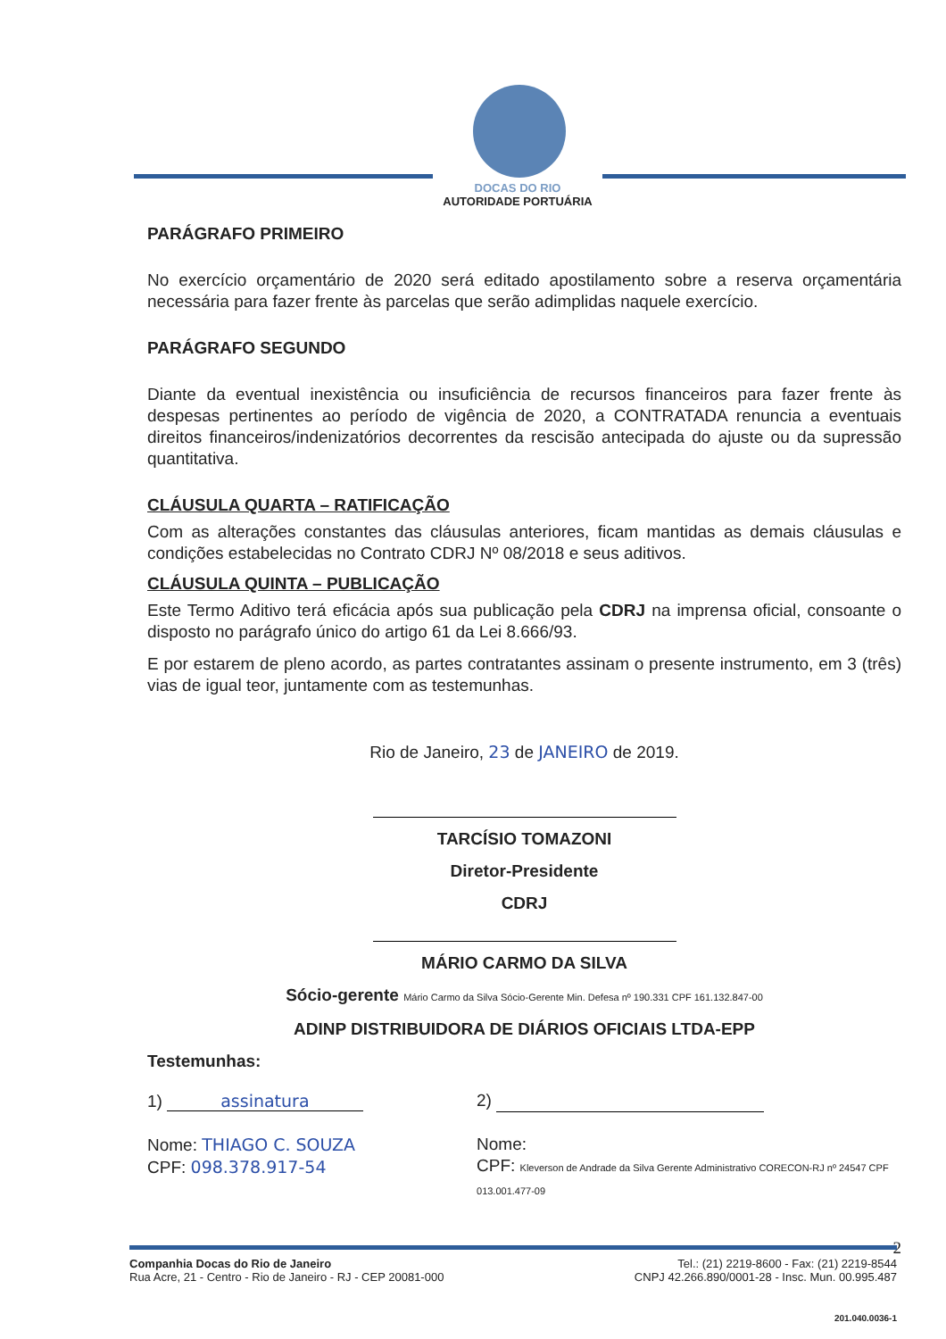DOCAS DO RIO
AUTORIDADE PORTUÁRIA
PARÁGRAFO PRIMEIRO
No exercício orçamentário de 2020 será editado apostilamento sobre a reserva orçamentária necessária para fazer frente às parcelas que serão adimplidas naquele exercício.
PARÁGRAFO SEGUNDO
Diante da eventual inexistência ou insuficiência de recursos financeiros para fazer frente às despesas pertinentes ao período de vigência de 2020, a CONTRATADA renuncia a eventuais direitos financeiros/indenizatórios decorrentes da rescisão antecipada do ajuste ou da supressão quantitativa.
CLÁUSULA QUARTA – RATIFICAÇÃO
Com as alterações constantes das cláusulas anteriores, ficam mantidas as demais cláusulas e condições estabelecidas no Contrato CDRJ Nº 08/2018 e seus aditivos.
CLÁUSULA QUINTA – PUBLICAÇÃO
Este Termo Aditivo terá eficácia após sua publicação pela CDRJ na imprensa oficial, consoante o disposto no parágrafo único do artigo 61 da Lei 8.666/93.
E por estarem de pleno acordo, as partes contratantes assinam o presente instrumento, em 3 (três) vias de igual teor, juntamente com as testemunhas.
Rio de Janeiro, 23 de JANEIRO de 2019.
TARCÍSIO TOMAZONI
Diretor-Presidente
CDRJ
MÁRIO CARMO DA SILVA
Sócio-gerente Mário Carmo da Silva Sócio-Gerente Min. Defesa nº 190.331 CPF 161.132.847-00
ADINP DISTRIBUIDORA DE DIÁRIOS OFICIAIS LTDA-EPP
Testemunhas:
1) assinatura
Nome: THIAGO C. SOUZA
CPF: 098.378.917-54
2)
Nome:
CPF: Kleverson de Andrade da Silva Gerente Administrativo CORECON-RJ nº 24547 CPF 013.001.477-09
2
Companhia Docas do Rio de Janeiro
Rua Acre, 21 - Centro - Rio de Janeiro - RJ - CEP 20081-000
Tel.: (21) 2219-8600 - Fax: (21) 2219-8544
CNPJ 42.266.890/0001-28 - Insc. Mun. 00.995.487
201.040.0036-1